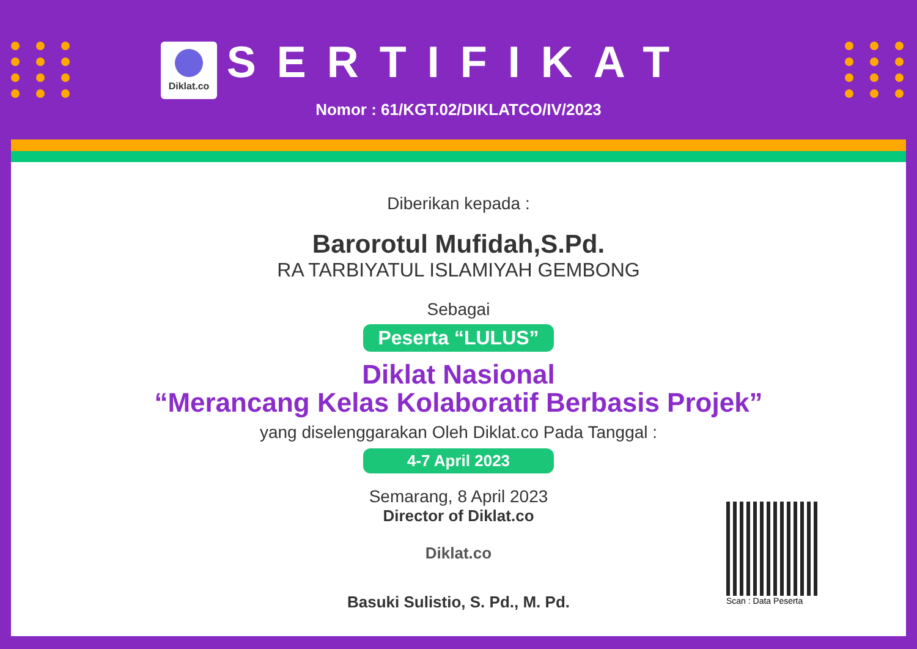Diklat.co
SERTIFIKAT
Nomor : 61/KGT.02/DIKLATCO/IV/2023
Diberikan kepada :
Barorotul Mufidah,S.Pd.
RA TARBIYATUL ISLAMIYAH GEMBONG
Sebagai
Peserta “LULUS”
Diklat Nasional
“Merancang Kelas Kolaboratif Berbasis Projek”
yang diselenggarakan Oleh Diklat.co Pada Tanggal :
4-7 April 2023
Semarang, 8 April 2023
Director of Diklat.co
Diklat.co
Basuki Sulistio, S. Pd., M. Pd.
Scan : Data Peserta